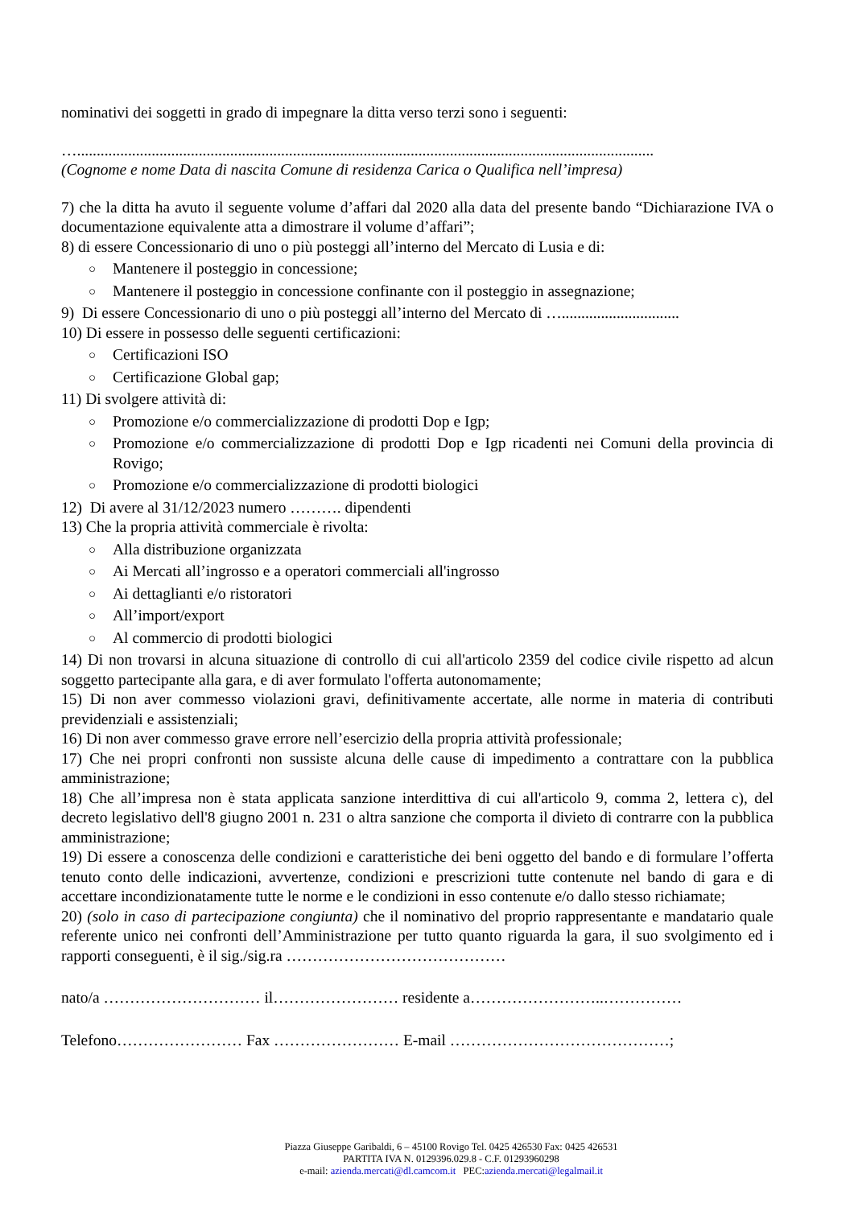nominativi dei soggetti in grado di impegnare la ditta verso terzi sono i seguenti:
…...................................................................................................................................................
(Cognome e nome Data di nascita Comune di residenza Carica o Qualifica nell’impresa)
7) che la ditta ha avuto il seguente volume d’affari dal 2020 alla data del presente bando “Dichiarazione IVA o documentazione equivalente atta a dimostrare il volume d’affari”;
8) di essere Concessionario di uno o più posteggi all’interno del Mercato di Lusia e di:
○ Mantenere il posteggio in concessione;
○ Mantenere il posteggio in concessione confinante con il posteggio in assegnazione;
9) Di essere Concessionario di uno o più posteggi all’interno del Mercato di …..............................
10) Di essere in possesso delle seguenti certificazioni:
○ Certificazioni ISO
○ Certificazione Global gap;
11) Di svolgere attività di:
○ Promozione e/o commercializzazione di prodotti Dop e Igp;
○ Promozione e/o commercializzazione di prodotti Dop e Igp ricadenti nei Comuni della provincia di Rovigo;
○ Promozione e/o commercializzazione di prodotti biologici
12) Di avere al 31/12/2023 numero ………. dipendenti
13) Che la propria attività commerciale è rivolta:
○ Alla distribuzione organizzata
○ Ai Mercati all’ingrosso e a operatori commerciali all'ingrosso
○ Ai dettaglianti e/o ristoratori
○ All’import/export
○ Al commercio di prodotti biologici
14) Di non trovarsi in alcuna situazione di controllo di cui all'articolo 2359 del codice civile rispetto ad alcun soggetto partecipante alla gara, e di aver formulato l'offerta autonomamente;
15) Di non aver commesso violazioni gravi, definitivamente accertate, alle norme in materia di contributi previdenziali e assistenziali;
16) Di non aver commesso grave errore nell’esercizio della propria attività professionale;
17) Che nei propri confronti non sussiste alcuna delle cause di impedimento a contrattare con la pubblica amministrazione;
18) Che all’impresa non è stata applicata sanzione interdittiva di cui all'articolo 9, comma 2, lettera c), del decreto legislativo dell'8 giugno 2001 n. 231 o altra sanzione che comporta il divieto di contrarre con la pubblica amministrazione;
19) Di essere a conoscenza delle condizioni e caratteristiche dei beni oggetto del bando e di formulare l’offerta tenuto conto delle indicazioni, avvertenze, condizioni e prescrizioni tutte contenute nel bando di gara e di accettare incondizionatamente tutte le norme e le condizioni in esso contenute e/o dallo stesso richiamate;
20) (solo in caso di partecipazione congiunta) che il nominativo del proprio rappresentante e mandatario quale referente unico nei confronti dell’Amministrazione per tutto quanto riguarda la gara, il suo svolgimento ed i rapporti conseguenti, è il sig./sig.ra ……………………………………
nato/a ………………………… il…………………… residente a……………………..……………
Telefono…………………… Fax …………………… E-mail ……………………………………;
Piazza Giuseppe Garibaldi, 6 – 45100 Rovigo Tel. 0425 426530 Fax: 0425 426531
PARTITA IVA N. 0129396.029.8 - C.F. 01293960298
e-mail: azienda.mercati@dl.camcom.it PEC:azienda.mercati@legalmail.it